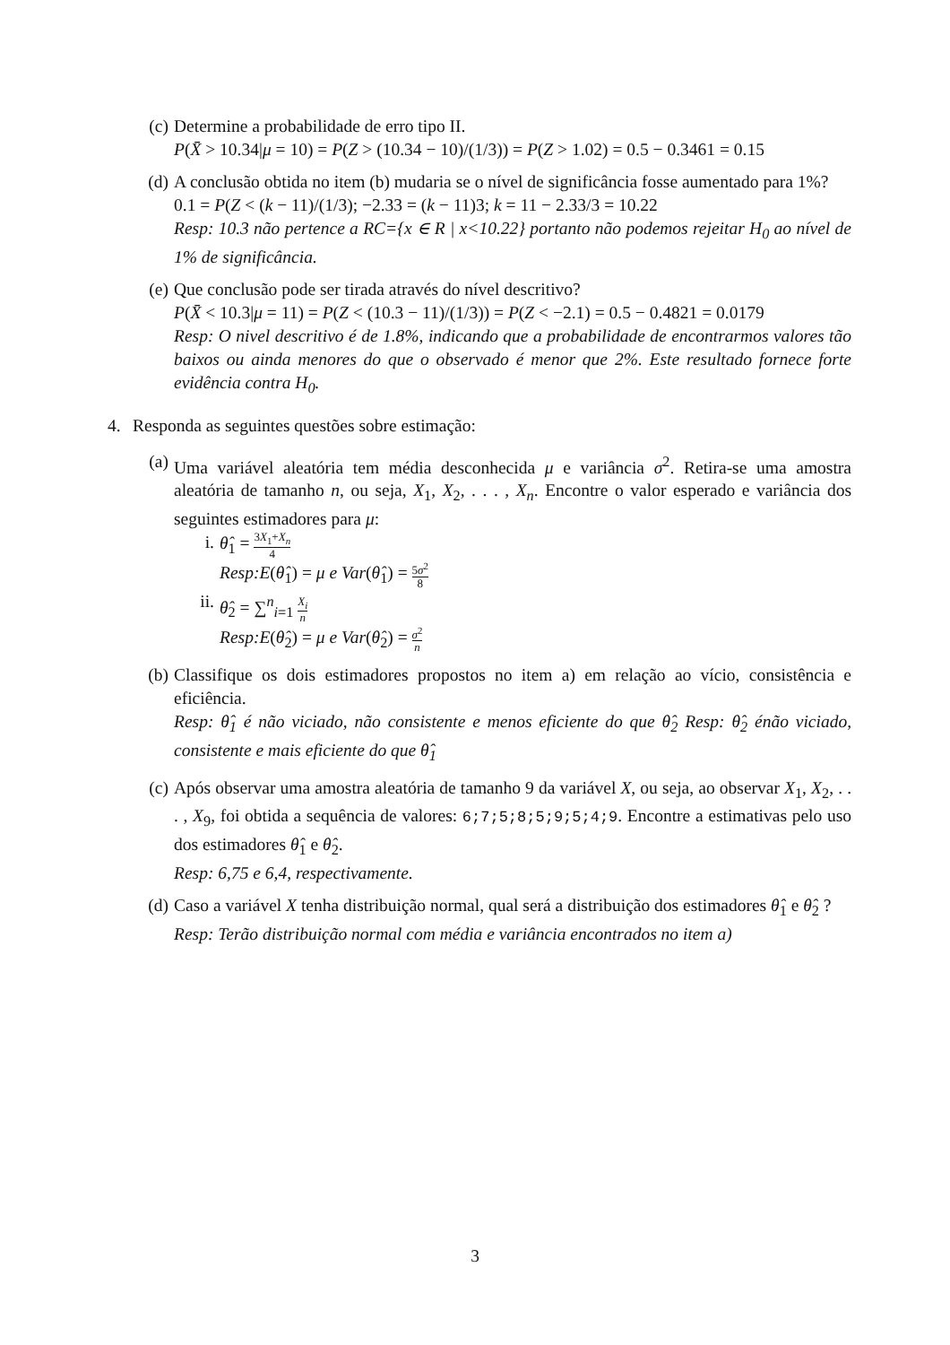(c) Determine a probabilidade de erro tipo II.
P(X̄ > 10.34|μ = 10) = P(Z > (10.34 − 10)/(1/3)) = P(Z > 1.02) = 0.5 − 0.3461 = 0.15
(d) A conclusão obtida no item (b) mudaria se o nível de significância fosse aumentado para 1%?
0.1 = P(Z < (k − 11)/(1/3); −2.33 = (k − 11)3; k = 11 − 2.33/3 = 10.22
Resp: 10.3 não pertence a RC={x ∈ R | x<10.22} portanto não podemos rejeitar H<sub>0</sub> ao nível de 1% de significância.
(e) Que conclusão pode ser tirada através do nível descritivo?
P(X̄ < 10.3|μ = 11) = P(Z < (10.3 − 11)/(1/3)) = P(Z < −2.1) = 0.5 − 0.4821 = 0.0179
Resp: O nivel descritivo é de 1.8%, indicando que a probabilidade de encontrarmos valores tão baixos ou ainda menores do que o observado é menor que 2%. Este resultado fornece forte evidência contra H<sub>0</sub>.
4. Responda as seguintes questões sobre estimação:
(a) Uma variável aleatória tem média desconhecida μ e variância σ<sup>2</sup>. Retira-se uma amostra aleatória de tamanho n, ou seja, X<sub>1</sub>, X<sub>2</sub>, . . . , X<sub>n</sub>. Encontre o valor esperado e variância dos seguintes estimadores para μ:
i. θ̂<sub>1</sub> = 3X<sub>1</sub>+X<sub>n</sub> 4
Resp:E(θ̂<sub>1</sub>) = μ e Var(θ̂<sub>1</sub>) = 5σ<sup>2</sup> 8
ii.
θ̂<sub>2</sub> = ∑<sup>n</sup><sub>i=1</sub> X<sub>i</sub> n
Resp:E(θ̂<sub>2</sub>) = μ e Var(θ̂<sub>2</sub>) = σ<sup>2</sup> n
(b) Classifique os dois estimadores propostos no item a) em relação ao vício, consistência e eficiência.
Resp: θ̂<sub>1</sub> é não viciado, não consistente e menos eficiente do que θ̂<sub>2</sub> Resp: θ̂<sub>2</sub> énão viciado, consistente e mais eficiente do que θ̂<sub>1</sub>
(c) Após observar uma amostra aleatória de tamanho 9 da variável X, ou seja, ao observar X<sub>1</sub>, X<sub>2</sub>, . . . , X<sub>9</sub>, foi obtida a sequência de valores: 6;7;5;8;5;9;5;4;9. Encontre a estimativas pelo uso dos estimadores θ̂<sub>1</sub> e θ̂<sub>2</sub>.
Resp: 6,75 e 6,4, respectivamente.
(d) Caso a variável X tenha distribuição normal, qual será a distribuição dos estimadores θ̂<sub>1</sub> e θ̂<sub>2</sub> ?
Resp: Terão distribuição normal com média e variância encontrados no item a)
3